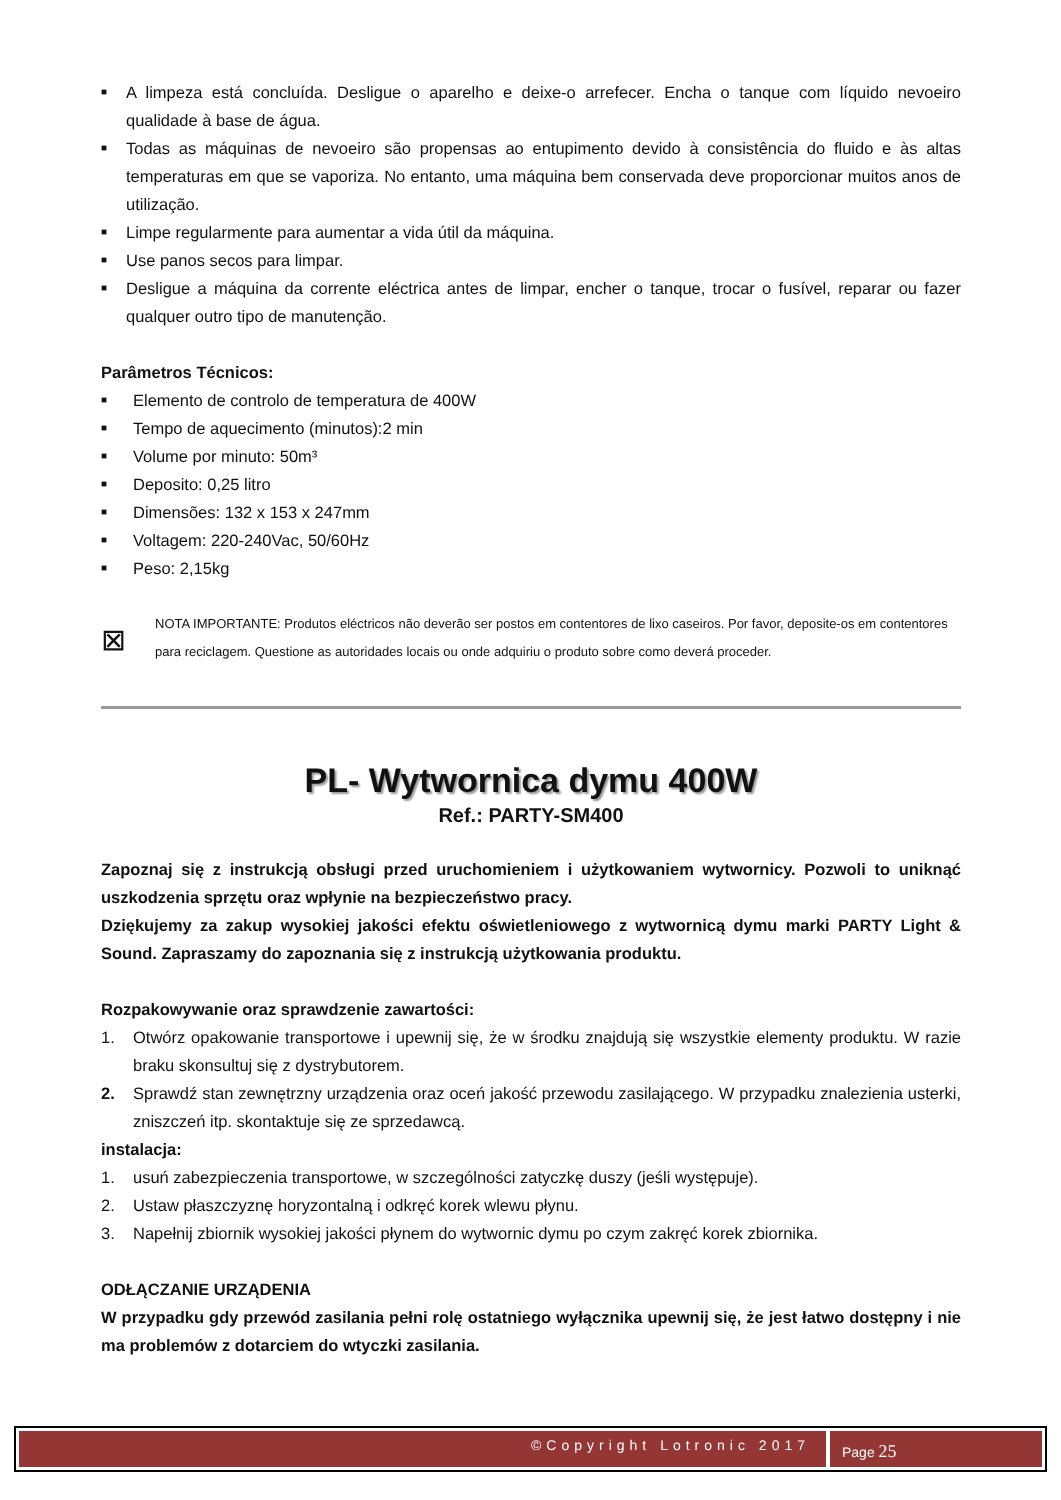■ A limpeza está concluída. Desligue o aparelho e deixe-o arrefecer. Encha o tanque com líquido nevoeiro qualidade à base de água.
■ Todas as máquinas de nevoeiro são propensas ao entupimento devido à consistência do fluido e às altas temperaturas em que se vaporiza. No entanto, uma máquina bem conservada deve proporcionar muitos anos de utilização.
■ Limpe regularmente para aumentar a vida útil da máquina.
■ Use panos secos para limpar.
■ Desligue a máquina da corrente eléctrica antes de limpar, encher o tanque, trocar o fusível, reparar ou fazer qualquer outro tipo de manutenção.
Parâmetros Técnicos:
■ Elemento de controlo de temperatura de 400W
■ Tempo de aquecimento (minutos):2 min
■ Volume por minuto: 50m³
■ Deposito: 0,25 litro
■ Dimensões: 132 x 153 x 247mm
■ Voltagem: 220-240Vac, 50/60Hz
■ Peso: 2,15kg
⊠
NOTA IMPORTANTE: Produtos eléctricos não deverão ser postos em contentores de lixo caseiros. Por favor, deposite-os em contentores para reciclagem. Questione as autoridades locais ou onde adquiriu o produto sobre como deverá proceder.
PL- Wytwornica dymu 400W
Ref.: PARTY-SM400
Zapoznaj się z instrukcją obsługi przed uruchomieniem i użytkowaniem wytwornicy. Pozwoli to uniknąć uszkodzenia sprzętu oraz wpłynie na bezpieczeństwo pracy.
Dziękujemy za zakup wysokiej jakości efektu oświetleniowego z wytwornicą dymu marki PARTY Light & Sound. Zapraszamy do zapoznania się z instrukcją użytkowania produktu.
Rozpakowywanie oraz sprawdzenie zawartości:
1. Otwórz opakowanie transportowe i upewnij się, że w środku znajdują się wszystkie elementy produktu. W razie braku skonsultuj się z dystrybutorem.
2. Sprawdź stan zewnętrzny urządzenia oraz oceń jakość przewodu zasilającego. W przypadku znalezienia usterki, zniszczeń itp. skontaktuje się ze sprzedawcą.
instalacja:
1. usuń zabezpieczenia transportowe, w szczególności zatyczkę duszy (jeśli występuje).
2. Ustaw płaszczyznę horyzontalną i odkręć korek wlewu płynu.
3. Napełnij zbiornik wysokiej jakości płynem do wytwornic dymu po czym zakręć korek zbiornika.
ODŁĄCZANIE URZĄDENIA
W przypadku gdy przewód zasilania pełni rolę ostatniego wyłącznika upewnij się, że jest łatwo dostępny i nie ma problemów z dotarciem do wtyczki zasilania.
©Copyright Lotronic 2017
Page 25